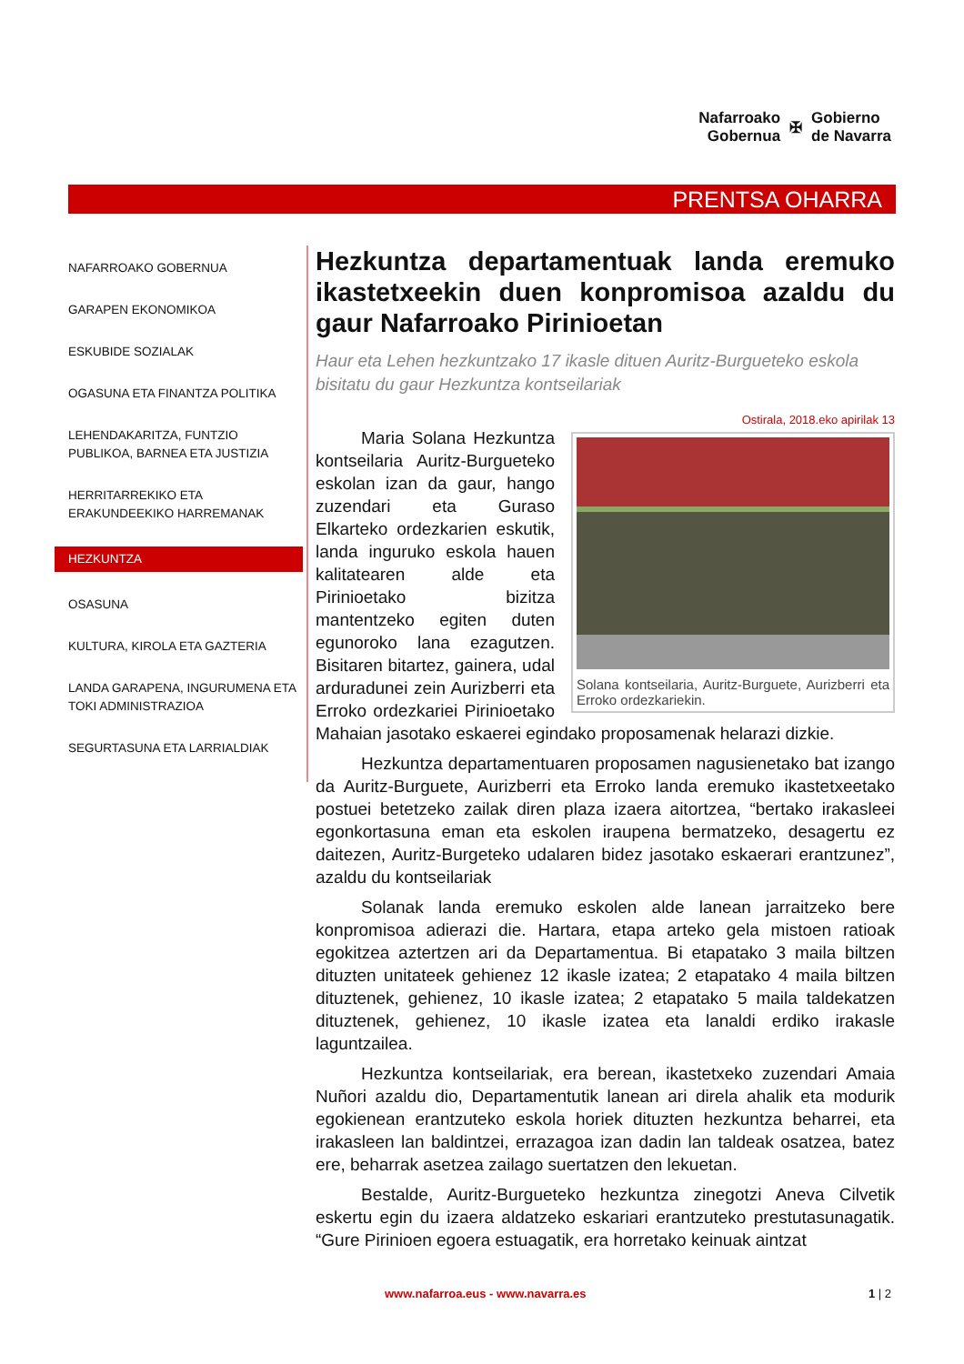Nafarroako
Gobernua
✠
Gobierno
de Navarra
PRENTSA OHARRA
NAFARROAKO GOBERNUA
GARAPEN EKONOMIKOA
ESKUBIDE SOZIALAK
OGASUNA ETA FINANTZA POLITIKA
LEHENDAKARITZA, FUNTZIO PUBLIKOA, BARNEA ETA JUSTIZIA
HERRITARREKIKO ETA ERAKUNDEEKIKO HARREMANAK
HEZKUNTZA
OSASUNA
KULTURA, KIROLA ETA GAZTERIA
LANDA GARAPENA, INGURUMENA ETA TOKI ADMINISTRAZIOA
SEGURTASUNA ETA LARRIALDIAK
Hezkuntza departamentuak landa eremuko ikastetxeekin duen konpromisoa azaldu du gaur Nafarroako Pirinioetan
Haur eta Lehen hezkuntzako 17 ikasle dituen Auritz-Burgueteko eskola bisitatu du gaur Hezkuntza kontseilariak
Ostirala, 2018.eko apirilak 13
Solana kontseilaria, Auritz-Burguete, Aurizberri eta Erroko ordezkariekin.
Maria Solana Hezkuntza kontseilaria Auritz-Burgueteko eskolan izan da gaur, hango zuzendari eta Guraso Elkarteko ordezkarien eskutik, landa inguruko eskola hauen kalitatearen alde eta Pirinioetako bizitza mantentzeko egiten duten egunoroko lana ezagutzen. Bisitaren bitartez, gainera, udal arduradunei zein Aurizberri eta Erroko ordezkariei Pirinioetako Mahaian jasotako eskaerei egindako proposamenak helarazi dizkie.
Hezkuntza departamentuaren proposamen nagusienetako bat izango da Auritz-Burguete, Aurizberri eta Erroko landa eremuko ikastetxeetako postuei betetzeko zailak diren plaza izaera aitortzea, “bertako irakasleei egonkortasuna eman eta eskolen iraupena bermatzeko, desagertu ez daitezen, Auritz-Burgeteko udalaren bidez jasotako eskaerari erantzunez”, azaldu du kontseilariak
Solanak landa eremuko eskolen alde lanean jarraitzeko bere konpromisoa adierazi die. Hartara, etapa arteko gela mistoen ratioak egokitzea aztertzen ari da Departamentua. Bi etapatako 3 maila biltzen dituzten unitateek gehienez 12 ikasle izatea; 2 etapatako 4 maila biltzen dituztenek, gehienez, 10 ikasle izatea; 2 etapatako 5 maila taldekatzen dituztenek, gehienez, 10 ikasle izatea eta lanaldi erdiko irakasle laguntzailea.
Hezkuntza kontseilariak, era berean, ikastetxeko zuzendari Amaia Nuñori azaldu dio, Departamentutik lanean ari direla ahalik eta modurik egokienean erantzuteko eskola horiek dituzten hezkuntza beharrei, eta irakasleen lan baldintzei, errazagoa izan dadin lan taldeak osatzea, batez ere, beharrak asetzea zailago suertatzen den lekuetan.
Bestalde, Auritz-Burgueteko hezkuntza zinegotzi Aneva Cilvetik eskertu egin du izaera aldatzeko eskariari erantzuteko prestutasunagatik. “Gure Pirinioen egoera estuagatik, era horretako keinuak aintzat
www.nafarroa.eus - www.navarra.es
1 | 2